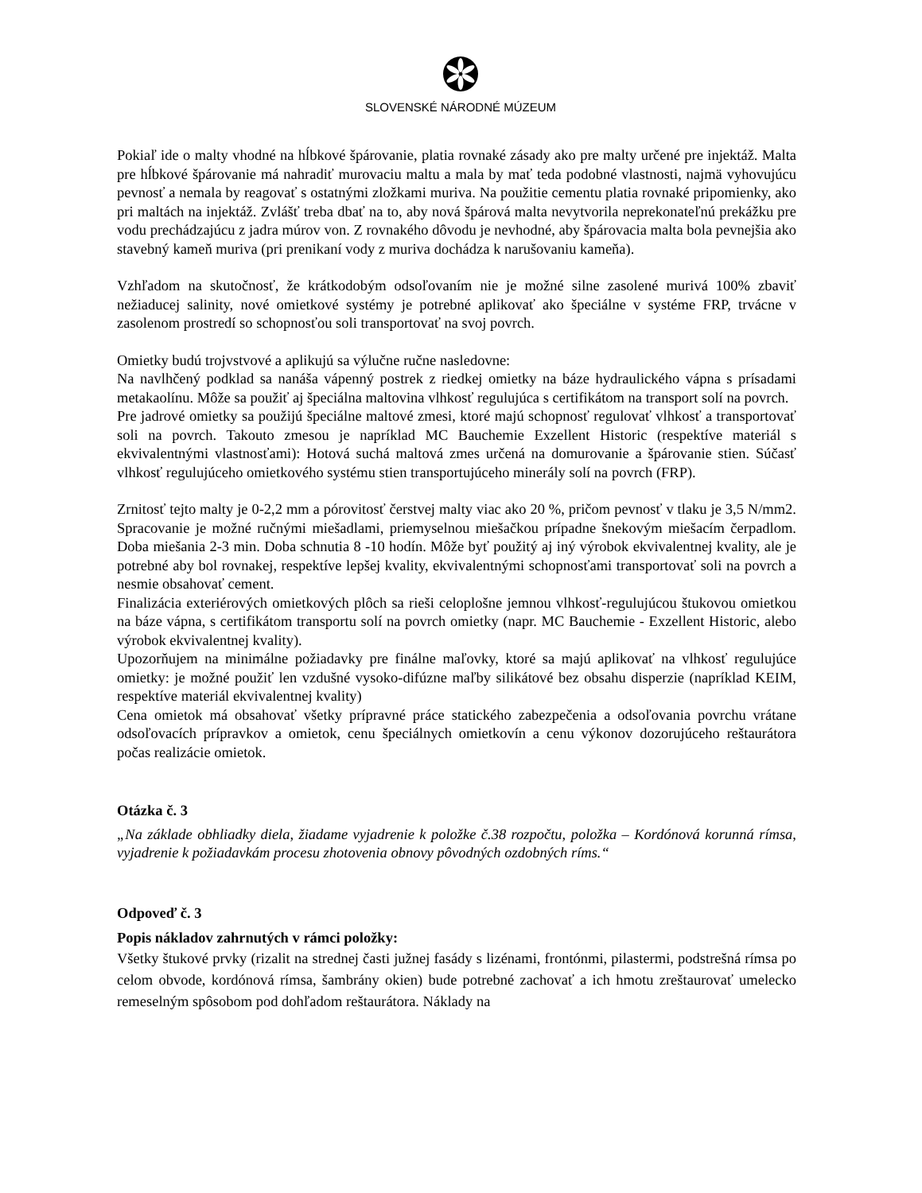SLOVENSKÉ NÁRODNÉ MÚZEUM
Pokiaľ ide o malty vhodné na hĺbkové špárovanie, platia rovnaké zásady ako pre malty určené pre injektáž. Malta pre hĺbkové špárovanie má nahradiť murovaciu maltu a mala by mať teda podobné vlastnosti, najmä vyhovujúcu pevnosť a nemala by reagovať s ostatnými zložkami muriva. Na použitie cementu platia rovnaké pripomienky, ako pri maltách na injektáž. Zvlášť treba dbať na to, aby nová špárová malta nevytvorila neprekonateľnú prekážku pre vodu prechádzajúcu z jadra múrov von. Z rovnakého dôvodu je nevhodné, aby špárovacia malta bola pevnejšia ako stavebný kameň muriva (pri prenikaní vody z muriva dochádza k narušovaniu kameňa).
Vzhľadom na skutočnosť, že krátkodobým odsoľovaním nie je možné silne zasolené murivá 100% zbaviť nežiaducej salinity, nové omietkové systémy je potrebné aplikovať ako špeciálne v systéme FRP, trvácne v zasolenom prostredí so schopnosťou soli transportovať na svoj povrch.
Omietky budú trojvstvové a aplikujú sa výlučne ručne nasledovne:
Na navlhčený podklad sa nanáša vápenný postrek z riedkej omietky na báze hydraulického vápna s prísadami metakaolínu. Môže sa použiť aj špeciálna maltovina vlhkosť regulujúca s certifikátom na transport solí na povrch.
Pre jadrové omietky sa použijú špeciálne maltové zmesi, ktoré majú schopnosť regulovať vlhkosť a transportovať soli na povrch. Takouto zmesou je napríklad MC Bauchemie Exzellent Historic (respektíve materiál s ekvivalentnými vlastnosťami): Hotová suchá maltová zmes určená na domurovanie a špárovanie stien. Súčasť vlhkosť regulujúceho omietkového systému stien transportujúceho minerály solí na povrch (FRP).
Zrnitosť tejto malty je 0-2,2 mm a pórovitosť čerstvej malty viac ako 20 %, pričom pevnosť v tlaku je 3,5 N/mm2. Spracovanie je možné ručnými miešadlami, priemyselnou miešačkou prípadne šnekovým miešacím čerpadlom. Doba miešania 2-3 min. Doba schnutia 8 -10 hodín. Môže byť použitý aj iný výrobok ekvivalentnej kvality, ale je potrebné aby bol rovnakej, respektíve lepšej kvality, ekvivalentnými schopnosťami transportovať soli na povrch a nesmie obsahovať cement.
Finalizácia exteriérových omietkových plôch sa rieši celoplošne jemnou vlhkosť-regulujúcou štukovou omietkou na báze vápna, s certifikátom transportu solí na povrch omietky (napr. MC Bauchemie - Exzellent Historic, alebo výrobok ekvivalentnej kvality).
Upozorňujem na minimálne požiadavky pre finálne maľovky, ktoré sa majú aplikovať na vlhkosť regulujúce omietky: je možné použiť len vzdušné vysoko-difúzne maľby silikátové bez obsahu disperzie (napríklad KEIM, respektíve materiál ekvivalentnej kvality)
Cena omietok má obsahovať všetky prípravné práce statického zabezpečenia a odsoľovania povrchu vrátane odsoľovacích prípravkov a omietok, cenu špeciálnych omietkovín a cenu výkonov dozorujúceho reštaurátora počas realizácie omietok.
Otázka č. 3
„Na základe obhliadky diela, žiadame vyjadrenie k položke č.38 rozpočtu, položka – Kordónová korunná rímsa, vyjadrenie k požiadavkám procesu zhotovenia obnovy pôvodných ozdobných ríms.“
Odpoveď č. 3
Popis nákladov zahrnutých v rámci položky:
Všetky štukové prvky (rizalit na strednej časti južnej fasády s lizénami, frontónmi, pilastermi, podstrešná rímsa po celom obvode, kordónová rímsa, šambrány okien) bude potrebné zachovať a ich hmotu zreštaurovať umelecko remeselným spôsobom pod dohľadom reštaurátora. Náklady na